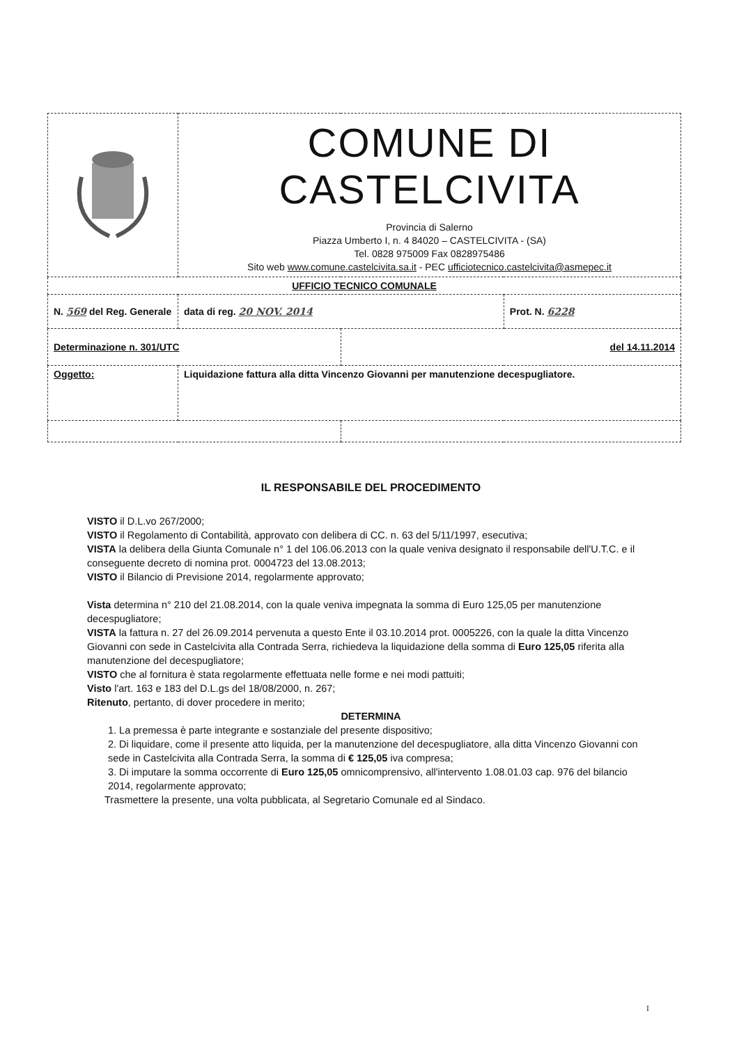| | COMUNE DI CASTELCIVITA Provincia di Salerno Piazza Umberto I, n. 4 84020 – CASTELCIVITA - (SA) Tel. 0828 975009 Fax 0828975486 Sito web www.comune.castelcivita.sa.it - PEC ufficiotecnico.castelcivita@asmepec.it | | | |
| UFFICIO TECNICO COMUNALE | | | | |
| N. 569 del Reg. Generale | | data di reg. 20 NOV. 2014 | | Prot. N. 6228 |
| Determinazione n. 301/UTC | | | del 14.11.2014 | |
| Oggetto: | Liquidazione fattura alla ditta Vincenzo Giovanni per manutenzione decespugliatore. | | | |
IL RESPONSABILE DEL PROCEDIMENTO
VISTO il D.L.vo 267/2000;
VISTO il Regolamento di Contabilità, approvato con delibera di CC. n. 63 del 5/11/1997, esecutiva;
VISTA la delibera della Giunta Comunale n° 1 del 106.06.2013 con la quale veniva designato il responsabile dell'U.T.C. e il conseguente decreto di nomina prot. 0004723 del 13.08.2013;
VISTO il Bilancio di Previsione 2014, regolarmente approvato;
Vista determina n° 210 del 21.08.2014, con la quale veniva impegnata la somma di Euro 125,05 per manutenzione decespugliatore;
VISTA la fattura n. 27 del 26.09.2014 pervenuta a questo Ente il 03.10.2014 prot. 0005226, con la quale la ditta Vincenzo Giovanni con sede in Castelcivita alla Contrada Serra, richiedeva la liquidazione della somma di Euro 125,05 riferita alla manutenzione del decespugliatore;
VISTO che al fornitura è stata regolarmente effettuata nelle forme e nei modi pattuiti;
Visto l'art. 163 e 183 del D.L.gs del 18/08/2000, n. 267;
Ritenuto, pertanto, di dover procedere in merito;
DETERMINA
1. La premessa è parte integrante e sostanziale del presente dispositivo;
2. Di liquidare, come il presente atto liquida, per la manutenzione del decespugliatore, alla ditta Vincenzo Giovanni con sede in Castelcivita alla Contrada Serra, la somma di € 125,05 iva compresa;
3. Di imputare la somma occorrente di Euro 125,05 omnicomprensivo, all'intervento 1.08.01.03 cap. 976 del bilancio 2014, regolarmente approvato;
Trasmettere la presente, una volta pubblicata, al Segretario Comunale ed al Sindaco.
I